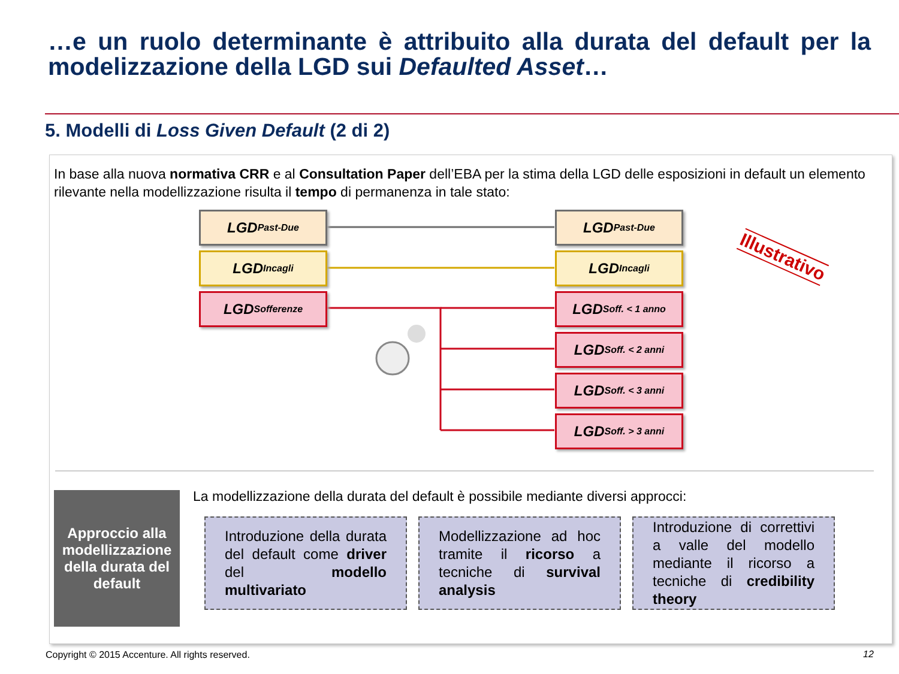…e un ruolo determinante è attribuito alla durata del default per la modelizzazione della LGD sui Defaulted Asset…
5. Modelli di Loss Given Default (2 di 2)
In base alla nuova normativa CRR e al Consultation Paper dell’EBA per la stima della LGD delle esposizioni in default un elemento rilevante nella modellizzazione risulta il tempo di permanenza in tale stato:
LGD <sub>Past-Due</sub>
LGD <sub>Incagli</sub>
LGD <sub>Sofferenze</sub>
LGD <sub>Past-Due</sub>
LGD <sub>Incagli</sub>
LGD<sub>Soff. < 1 anno</sub>
LGD<sub>Soff. < 2 anni</sub>
LGD<sub>Soff. < 3 anni</sub>
LGD<sub>Soff. > 3 anni</sub>
Illustrativo
Approccio alla modellizzazione della durata del default
La modellizzazione della durata del default è possibile mediante diversi approcci:
Introduzione della durata del default come driver del modello multivariato
Modellizzazione ad hoc tramite il ricorso a tecniche di survival analysis
Introduzione di correttivi a valle del modello mediante il ricorso a tecniche di credibility theory
Copyright © 2015 Accenture. All rights reserved.
12